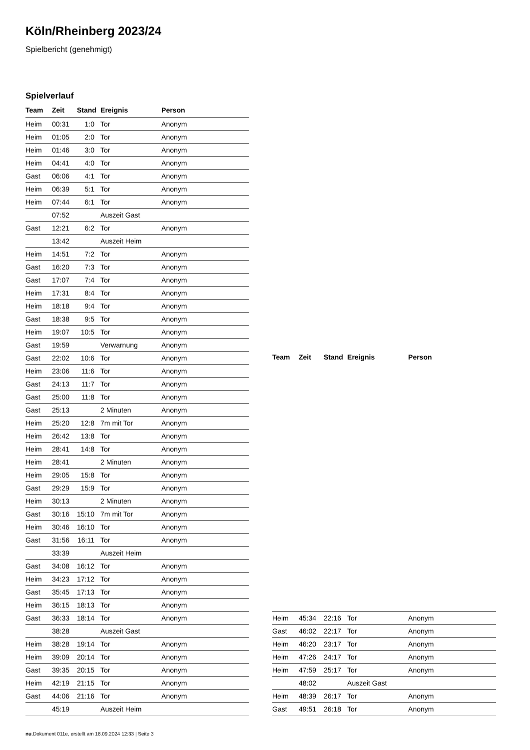Köln/Rheinberg 2023/24
Spielbericht (genehmigt)
Spielverlauf
| Team | Zeit | Stand | Ereignis | Person |
| --- | --- | --- | --- | --- |
| Heim | 00:31 | 1:0 | Tor | Anonym |
| Heim | 01:05 | 2:0 | Tor | Anonym |
| Heim | 01:46 | 3:0 | Tor | Anonym |
| Heim | 04:41 | 4:0 | Tor | Anonym |
| Gast | 06:06 | 4:1 | Tor | Anonym |
| Heim | 06:39 | 5:1 | Tor | Anonym |
| Heim | 07:44 | 6:1 | Tor | Anonym |
| | 07:52 | | Auszeit Gast | |
| Gast | 12:21 | 6:2 | Tor | Anonym |
| | 13:42 | | Auszeit Heim | |
| Heim | 14:51 | 7:2 | Tor | Anonym |
| Gast | 16:20 | 7:3 | Tor | Anonym |
| Gast | 17:07 | 7:4 | Tor | Anonym |
| Heim | 17:31 | 8:4 | Tor | Anonym |
| Heim | 18:18 | 9:4 | Tor | Anonym |
| Gast | 18:38 | 9:5 | Tor | Anonym |
| Heim | 19:07 | 10:5 | Tor | Anonym |
| Gast | 19:59 | | Verwarnung | Anonym |
| Gast | 22:02 | 10:6 | Tor | Anonym |
| Heim | 23:06 | 11:6 | Tor | Anonym |
| Gast | 24:13 | 11:7 | Tor | Anonym |
| Gast | 25:00 | 11:8 | Tor | Anonym |
| Gast | 25:13 | | 2 Minuten | Anonym |
| Heim | 25:20 | 12:8 | 7m mit Tor | Anonym |
| Heim | 26:42 | 13:8 | Tor | Anonym |
| Heim | 28:41 | 14:8 | Tor | Anonym |
| Heim | 28:41 | | 2 Minuten | Anonym |
| Heim | 29:05 | 15:8 | Tor | Anonym |
| Gast | 29:29 | 15:9 | Tor | Anonym |
| Heim | 30:13 | | 2 Minuten | Anonym |
| Gast | 30:16 | 15:10 | 7m mit Tor | Anonym |
| Heim | 30:46 | 16:10 | Tor | Anonym |
| Gast | 31:56 | 16:11 | Tor | Anonym |
| | 33:39 | | Auszeit Heim | |
| Gast | 34:08 | 16:12 | Tor | Anonym |
| Heim | 34:23 | 17:12 | Tor | Anonym |
| Gast | 35:45 | 17:13 | Tor | Anonym |
| Heim | 36:15 | 18:13 | Tor | Anonym |
| Gast | 36:33 | 18:14 | Tor | Anonym |
| | 38:28 | | Auszeit Gast | |
| Heim | 38:28 | 19:14 | Tor | Anonym |
| Heim | 39:09 | 20:14 | Tor | Anonym |
| Gast | 39:35 | 20:15 | Tor | Anonym |
| Heim | 42:19 | 21:15 | Tor | Anonym |
| Gast | 44:06 | 21:16 | Tor | Anonym |
| | 45:19 | | Auszeit Heim | |
| Team | Zeit | Stand | Ereignis | Person |
| --- | --- | --- | --- | --- |
| Heim | 45:34 | 22:16 | Tor | Anonym |
| Gast | 46:02 | 22:17 | Tor | Anonym |
| Heim | 46:20 | 23:17 | Tor | Anonym |
| Heim | 47:26 | 24:17 | Tor | Anonym |
| Heim | 47:59 | 25:17 | Tor | Anonym |
| | 48:02 | | Auszeit Gast | |
| Heim | 48:39 | 26:17 | Tor | Anonym |
| Gast | 49:51 | 26:18 | Tor | Anonym |
nu.Dokument 011e, erstellt am 18.09.2024 12:33 | Seite 3